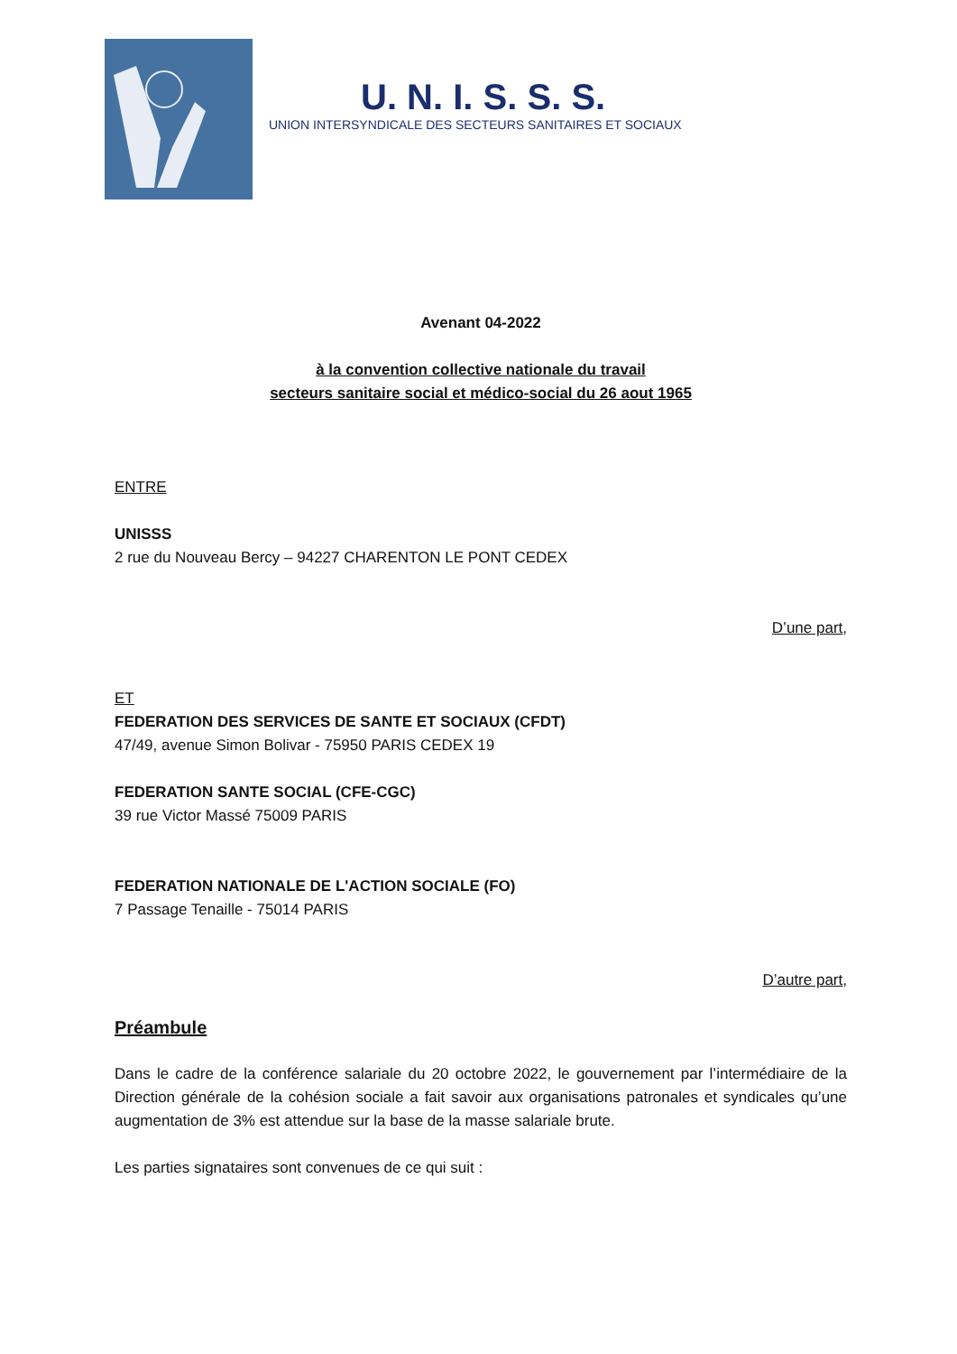U. N. I. S. S. S.
UNION INTERSYNDICALE DES SECTEURS SANITAIRES ET SOCIAUX
Avenant 04-2022
à la convention collective nationale du travail
secteurs sanitaire social et médico-social du 26 aout 1965
ENTRE
UNISSS
2 rue du Nouveau Bercy – 94227 CHARENTON LE PONT CEDEX
D’une part,
ET
FEDERATION DES SERVICES DE SANTE ET SOCIAUX (CFDT)
47/49, avenue Simon Bolivar - 75950 PARIS CEDEX 19
FEDERATION SANTE SOCIAL (CFE-CGC)
39 rue Victor Massé 75009 PARIS
FEDERATION NATIONALE DE L'ACTION SOCIALE (FO)
7 Passage Tenaille - 75014 PARIS
D’autre part,
Préambule
Dans le cadre de la conférence salariale du 20 octobre 2022, le gouvernement par l’intermédiaire de la Direction générale de la cohésion sociale a fait savoir aux organisations patronales et syndicales qu’une augmentation de 3% est attendue sur la base de la masse salariale brute.
Les parties signataires sont convenues de ce qui suit :